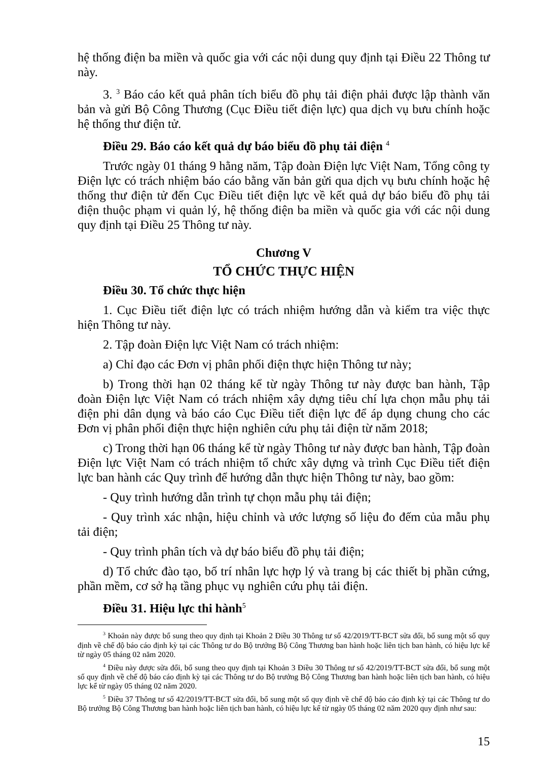hệ thống điện ba miền và quốc gia với các nội dung quy định tại Điều 22 Thông tư này.
3. <sup>3</sup> Báo cáo kết quả phân tích biểu đồ phụ tải điện phải được lập thành văn bản và gửi Bộ Công Thương (Cục Điều tiết điện lực) qua dịch vụ bưu chính hoặc hệ thống thư điện tử.
Điều 29. Báo cáo kết quả dự báo biểu đồ phụ tải điện <sup>4</sup>
Trước ngày 01 tháng 9 hằng năm, Tập đoàn Điện lực Việt Nam, Tổng công ty Điện lực có trách nhiệm báo cáo bằng văn bản gửi qua dịch vụ bưu chính hoặc hệ thống thư điện tử đến Cục Điều tiết điện lực về kết quả dự báo biểu đồ phụ tải điện thuộc phạm vi quản lý, hệ thống điện ba miền và quốc gia với các nội dung quy định tại Điều 25 Thông tư này.
Chương V
TỔ CHỨC THỰC HIỆN
Điều 30. Tổ chức thực hiện
1. Cục Điều tiết điện lực có trách nhiệm hướng dẫn và kiểm tra việc thực hiện Thông tư này.
2. Tập đoàn Điện lực Việt Nam có trách nhiệm:
a) Chỉ đạo các Đơn vị phân phối điện thực hiện Thông tư này;
b) Trong thời hạn 02 tháng kể từ ngày Thông tư này được ban hành, Tập đoàn Điện lực Việt Nam có trách nhiệm xây dựng tiêu chí lựa chọn mẫu phụ tải điện phi dân dụng và báo cáo Cục Điều tiết điện lực để áp dụng chung cho các Đơn vị phân phối điện thực hiện nghiên cứu phụ tải điện từ năm 2018;
c) Trong thời hạn 06 tháng kể từ ngày Thông tư này được ban hành, Tập đoàn Điện lực Việt Nam có trách nhiệm tổ chức xây dựng và trình Cục Điều tiết điện lực ban hành các Quy trình để hướng dẫn thực hiện Thông tư này, bao gồm:
- Quy trình hướng dẫn trình tự chọn mẫu phụ tải điện;
- Quy trình xác nhận, hiệu chỉnh và ước lượng số liệu đo đếm của mẫu phụ tải điện;
- Quy trình phân tích và dự báo biểu đồ phụ tải điện;
d) Tổ chức đào tạo, bố trí nhân lực hợp lý và trang bị các thiết bị phần cứng, phần mềm, cơ sở hạ tầng phục vụ nghiên cứu phụ tải điện.
Điều 31. Hiệu lực thi hành<sup>5</sup>
<sup>3</sup> Khoản này được bổ sung theo quy định tại Khoản 2 Điều 30 Thông tư số 42/2019/TT-BCT sửa đổi, bổ sung một số quy định về chế độ báo cáo định kỳ tại các Thông tư do Bộ trưởng Bộ Công Thương ban hành hoặc liên tịch ban hành, có hiệu lực kể từ ngày 05 tháng 02 năm 2020.
<sup>4</sup> Điều này được sửa đổi, bổ sung theo quy định tại Khoản 3 Điều 30 Thông tư số 42/2019/TT-BCT sửa đổi, bổ sung một số quy định về chế độ báo cáo định kỳ tại các Thông tư do Bộ trưởng Bộ Công Thương ban hành hoặc liên tịch ban hành, có hiệu lực kể từ ngày 05 tháng 02 năm 2020.
<sup>5</sup> Điều 37 Thông tư số 42/2019/TT-BCT sửa đổi, bổ sung một số quy định về chế độ báo cáo định kỳ tại các Thông tư do Bộ trưởng Bộ Công Thương ban hành hoặc liên tịch ban hành, có hiệu lực kể từ ngày 05 tháng 02 năm 2020 quy định như sau:
15